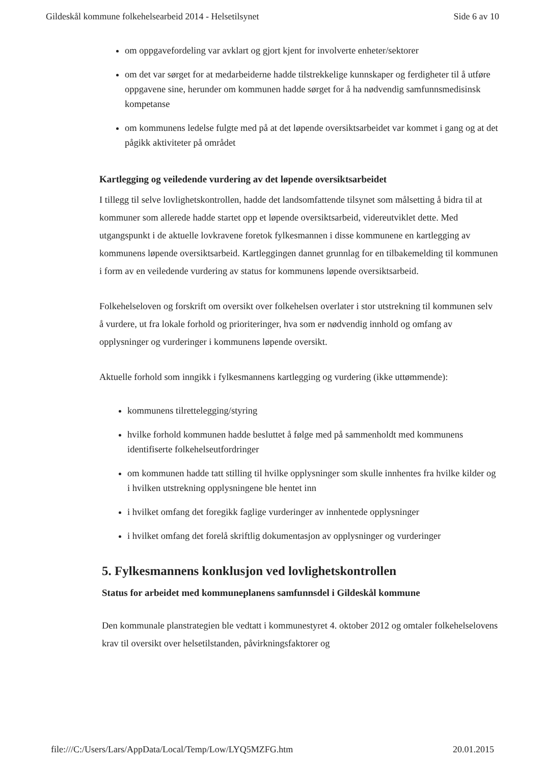Gildeskål kommune folkehelsearbeid 2014 - Helsetilsynet Side 6 av 10
om oppgavefordeling var avklart og gjort kjent for involverte enheter/sektorer
om det var sørget for at medarbeiderne hadde tilstrekkelige kunnskaper og ferdigheter til å utføre oppgavene sine, herunder om kommunen hadde sørget for å ha nødvendig samfunnsmedisinsk kompetanse
om kommunens ledelse fulgte med på at det løpende oversiktsarbeidet var kommet i gang og at det pågikk aktiviteter på området
Kartlegging og veiledende vurdering av det løpende oversiktsarbeidet
I tillegg til selve lovlighetskontrollen, hadde det landsomfattende tilsynet som målsetting å bidra til at kommuner som allerede hadde startet opp et løpende oversiktsarbeid, videreutviklet dette. Med utgangspunkt i de aktuelle lovkravene foretok fylkesmannen i disse kommunene en kartlegging av kommunens løpende oversiktsarbeid. Kartleggingen dannet grunnlag for en tilbakemelding til kommunen i form av en veiledende vurdering av status for kommunens løpende oversiktsarbeid.
Folkehelseloven og forskrift om oversikt over folkehelsen overlater i stor utstrekning til kommunen selv å vurdere, ut fra lokale forhold og prioriteringer, hva som er nødvendig innhold og omfang av opplysninger og vurderinger i kommunens løpende oversikt.
Aktuelle forhold som inngikk i fylkesmannens kartlegging og vurdering (ikke uttømmende):
kommunens tilrettelegging/styring
hvilke forhold kommunen hadde besluttet å følge med på sammenholdt med kommunens identifiserte folkehelseutfordringer
om kommunen hadde tatt stilling til hvilke opplysninger som skulle innhentes fra hvilke kilder og i hvilken utstrekning opplysningene ble hentet inn
i hvilket omfang det foregikk faglige vurderinger av innhentede opplysninger
i hvilket omfang det forelå skriftlig dokumentasjon av opplysninger og vurderinger
5. Fylkesmannens konklusjon ved lovlighetskontrollen
Status for arbeidet med kommuneplanens samfunnsdel i Gildeskål kommune
Den kommunale planstrategien ble vedtatt i kommunestyret 4. oktober 2012 og omtaler folkehelselovens krav til oversikt over helsetilstanden, påvirkningsfaktorer og
file:///C:/Users/Lars/AppData/Local/Temp/Low/LYQ5MZFG.htm 20.01.2015